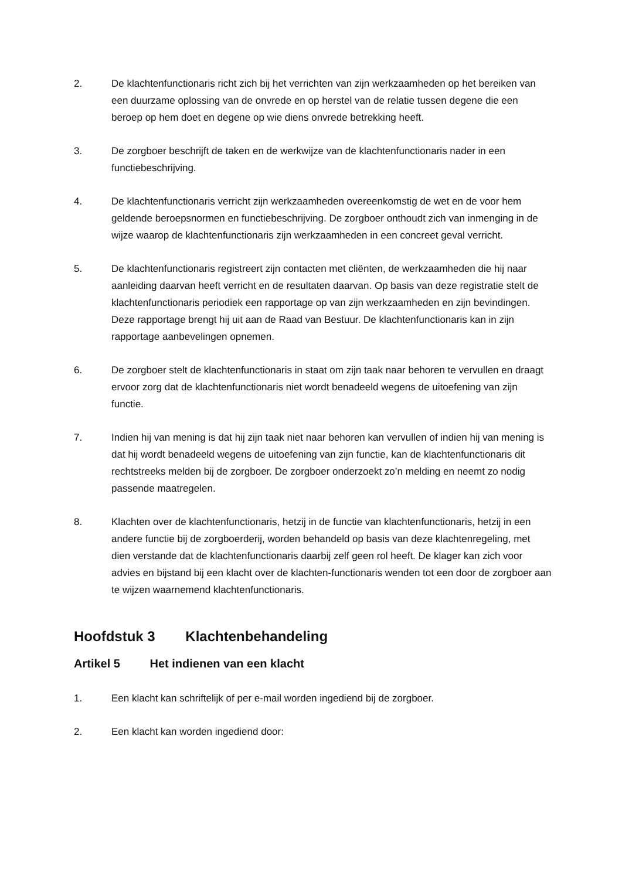2. De klachtenfunctionaris richt zich bij het verrichten van zijn werkzaamheden op het bereiken van een duurzame oplossing van de onvrede en op herstel van de relatie tussen degene die een beroep op hem doet en degene op wie diens onvrede betrekking heeft.
3. De zorgboer beschrijft de taken en de werkwijze van de klachtenfunctionaris nader in een functiebeschrijving.
4. De klachtenfunctionaris verricht zijn werkzaamheden overeenkomstig de wet en de voor hem geldende beroepsnormen en functiebeschrijving. De zorgboer onthoudt zich van inmenging in de wijze waarop de klachtenfunctionaris zijn werkzaamheden in een concreet geval verricht.
5. De klachtenfunctionaris registreert zijn contacten met cliënten, de werkzaamheden die hij naar aanleiding daarvan heeft verricht en de resultaten daarvan. Op basis van deze registratie stelt de klachtenfunctionaris periodiek een rapportage op van zijn werkzaamheden en zijn bevindingen. Deze rapportage brengt hij uit aan de Raad van Bestuur. De klachtenfunctionaris kan in zijn rapportage aanbevelingen opnemen.
6. De zorgboer stelt de klachtenfunctionaris in staat om zijn taak naar behoren te vervullen en draagt ervoor zorg dat de klachtenfunctionaris niet wordt benadeeld wegens de uitoefening van zijn functie.
7. Indien hij van mening is dat hij zijn taak niet naar behoren kan vervullen of indien hij van mening is dat hij wordt benadeeld wegens de uitoefening van zijn functie, kan de klachtenfunctionaris dit rechtstreeks melden bij de zorgboer. De zorgboer onderzoekt zo’n melding en neemt zo nodig passende maatregelen.
8. Klachten over de klachtenfunctionaris, hetzij in de functie van klachtenfunctionaris, hetzij in een andere functie bij de zorgboerderij, worden behandeld op basis van deze klachtenregeling, met dien verstande dat de klachtenfunctionaris daarbij zelf geen rol heeft. De klager kan zich voor advies en bijstand bij een klacht over de klachten-functionaris wenden tot een door de zorgboer aan te wijzen waarnemend klachtenfunctionaris.
Hoofdstuk 3 Klachtenbehandeling
Artikel 5 Het indienen van een klacht
1. Een klacht kan schriftelijk of per e-mail worden ingediend bij de zorgboer.
2. Een klacht kan worden ingediend door: